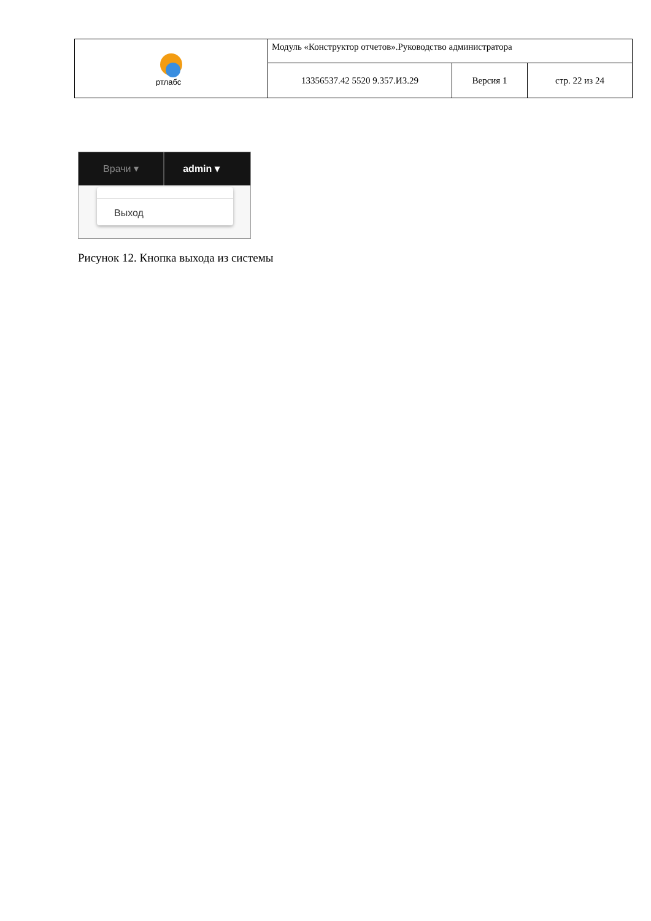| ртлабс | Модуль «Конструктор отчетов».Руководство администратора | | |
| | 13356537.42 5520 9.357.ИЗ.29 | Версия 1 | стр. 22 из 24 |
Врачи ▾ admin ▾
Выход
Рисунок 12. Кнопка выхода из системы